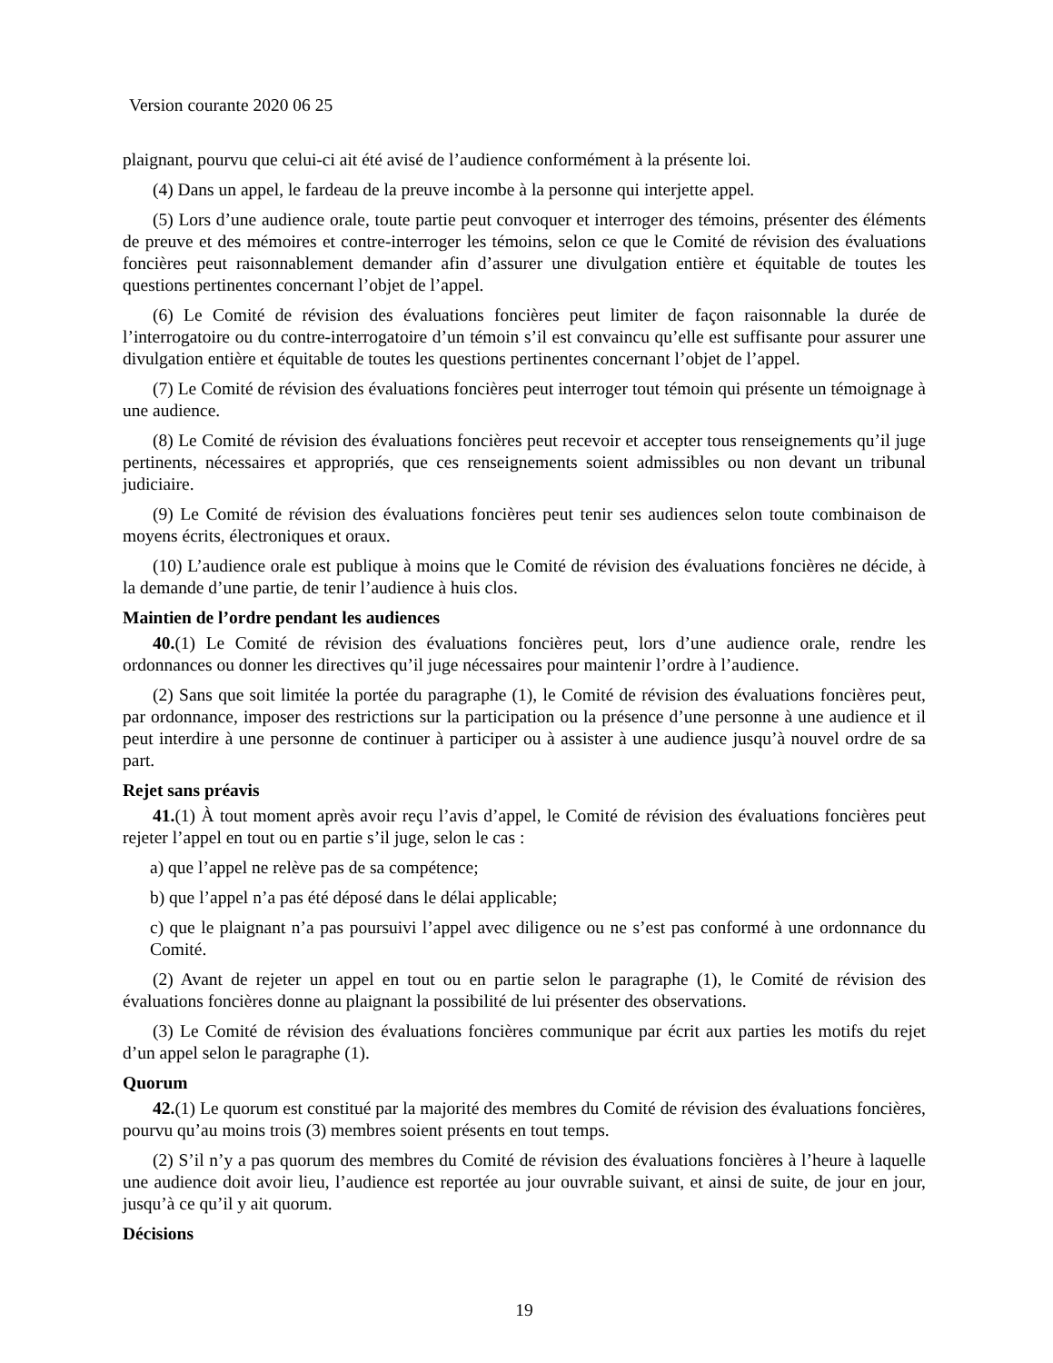Version courante 2020 06 25
plaignant, pourvu que celui-ci ait été avisé de l’audience conformément à la présente loi.
(4) Dans un appel, le fardeau de la preuve incombe à la personne qui interjette appel.
(5) Lors d’une audience orale, toute partie peut convoquer et interroger des témoins, présenter des éléments de preuve et des mémoires et contre-interroger les témoins, selon ce que le Comité de révision des évaluations foncières peut raisonnablement demander afin d’assurer une divulgation entière et équitable de toutes les questions pertinentes concernant l’objet de l’appel.
(6) Le Comité de révision des évaluations foncières peut limiter de façon raisonnable la durée de l’interrogatoire ou du contre-interrogatoire d’un témoin s’il est convaincu qu’elle est suffisante pour assurer une divulgation entière et équitable de toutes les questions pertinentes concernant l’objet de l’appel.
(7) Le Comité de révision des évaluations foncières peut interroger tout témoin qui présente un témoignage à une audience.
(8) Le Comité de révision des évaluations foncières peut recevoir et accepter tous renseignements qu’il juge pertinents, nécessaires et appropriés, que ces renseignements soient admissibles ou non devant un tribunal judiciaire.
(9) Le Comité de révision des évaluations foncières peut tenir ses audiences selon toute combinaison de moyens écrits, électroniques et oraux.
(10) L’audience orale est publique à moins que le Comité de révision des évaluations foncières ne décide, à la demande d’une partie, de tenir l’audience à huis clos.
Maintien de l’ordre pendant les audiences
40.(1) Le Comité de révision des évaluations foncières peut, lors d’une audience orale, rendre les ordonnances ou donner les directives qu’il juge nécessaires pour maintenir l’ordre à l’audience.
(2) Sans que soit limitée la portée du paragraphe (1), le Comité de révision des évaluations foncières peut, par ordonnance, imposer des restrictions sur la participation ou la présence d’une personne à une audience et il peut interdire à une personne de continuer à participer ou à assister à une audience jusqu’à nouvel ordre de sa part.
Rejet sans préavis
41.(1) À tout moment après avoir reçu l’avis d’appel, le Comité de révision des évaluations foncières peut rejeter l’appel en tout ou en partie s’il juge, selon le cas :
a) que l’appel ne relève pas de sa compétence;
b) que l’appel n’a pas été déposé dans le délai applicable;
c) que le plaignant n’a pas poursuivi l’appel avec diligence ou ne s’est pas conformé à une ordonnance du Comité.
(2) Avant de rejeter un appel en tout ou en partie selon le paragraphe (1), le Comité de révision des évaluations foncières donne au plaignant la possibilité de lui présenter des observations.
(3) Le Comité de révision des évaluations foncières communique par écrit aux parties les motifs du rejet d’un appel selon le paragraphe (1).
Quorum
42.(1) Le quorum est constitué par la majorité des membres du Comité de révision des évaluations foncières, pourvu qu’au moins trois (3) membres soient présents en tout temps.
(2) S’il n’y a pas quorum des membres du Comité de révision des évaluations foncières à l’heure à laquelle une audience doit avoir lieu, l’audience est reportée au jour ouvrable suivant, et ainsi de suite, de jour en jour, jusqu’à ce qu’il y ait quorum.
Décisions
19